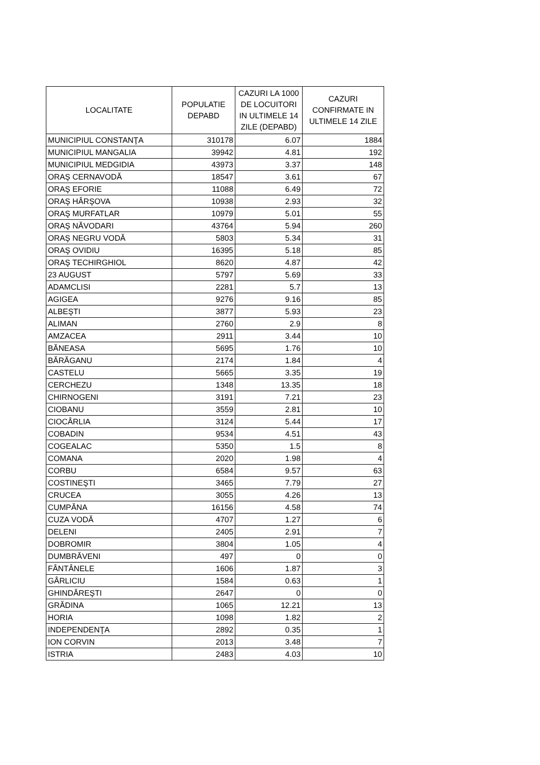| LOCALITATE | POPULATIE DEPABD | CAZURI LA 1000 DE LOCUITORI IN ULTIMELE 14 ZILE (DEPABD) | CAZURI CONFIRMATE IN ULTIMELE 14 ZILE |
| --- | --- | --- | --- |
| MUNICIPIUL CONSTANŢA | 310178 | 6.07 | 1884 |
| MUNICIPIUL MANGALIA | 39942 | 4.81 | 192 |
| MUNICIPIUL MEDGIDIA | 43973 | 3.37 | 148 |
| ORAŞ CERNAVODĂ | 18547 | 3.61 | 67 |
| ORAŞ EFORIE | 11088 | 6.49 | 72 |
| ORAŞ HÂRŞOVA | 10938 | 2.93 | 32 |
| ORAŞ MURFATLAR | 10979 | 5.01 | 55 |
| ORAŞ NĂVODARI | 43764 | 5.94 | 260 |
| ORAŞ NEGRU VODĂ | 5803 | 5.34 | 31 |
| ORAŞ OVIDIU | 16395 | 5.18 | 85 |
| ORAŞ TECHIRGHIOL | 8620 | 4.87 | 42 |
| 23 AUGUST | 5797 | 5.69 | 33 |
| ADAMCLISI | 2281 | 5.7 | 13 |
| AGIGEA | 9276 | 9.16 | 85 |
| ALBEŞTI | 3877 | 5.93 | 23 |
| ALIMAN | 2760 | 2.9 | 8 |
| AMZACEA | 2911 | 3.44 | 10 |
| BĂNEASA | 5695 | 1.76 | 10 |
| BĂRĂGANU | 2174 | 1.84 | 4 |
| CASTELU | 5665 | 3.35 | 19 |
| CERCHEZU | 1348 | 13.35 | 18 |
| CHIRNOGENI | 3191 | 7.21 | 23 |
| CIOBANU | 3559 | 2.81 | 10 |
| CIOCÂRLIA | 3124 | 5.44 | 17 |
| COBADIN | 9534 | 4.51 | 43 |
| COGEALAC | 5350 | 1.5 | 8 |
| COMANA | 2020 | 1.98 | 4 |
| CORBU | 6584 | 9.57 | 63 |
| COSTINEŞTI | 3465 | 7.79 | 27 |
| CRUCEA | 3055 | 4.26 | 13 |
| CUMPĂNA | 16156 | 4.58 | 74 |
| CUZA VODĂ | 4707 | 1.27 | 6 |
| DELENI | 2405 | 2.91 | 7 |
| DOBROMIR | 3804 | 1.05 | 4 |
| DUMBRĂVENI | 497 | 0 | 0 |
| FÂNTÂNELE | 1606 | 1.87 | 3 |
| GÂRLICIU | 1584 | 0.63 | 1 |
| GHINDĂREŞTI | 2647 | 0 | 0 |
| GRĂDINA | 1065 | 12.21 | 13 |
| HORIA | 1098 | 1.82 | 2 |
| INDEPENDENŢA | 2892 | 0.35 | 1 |
| ION CORVIN | 2013 | 3.48 | 7 |
| ISTRIA | 2483 | 4.03 | 10 |